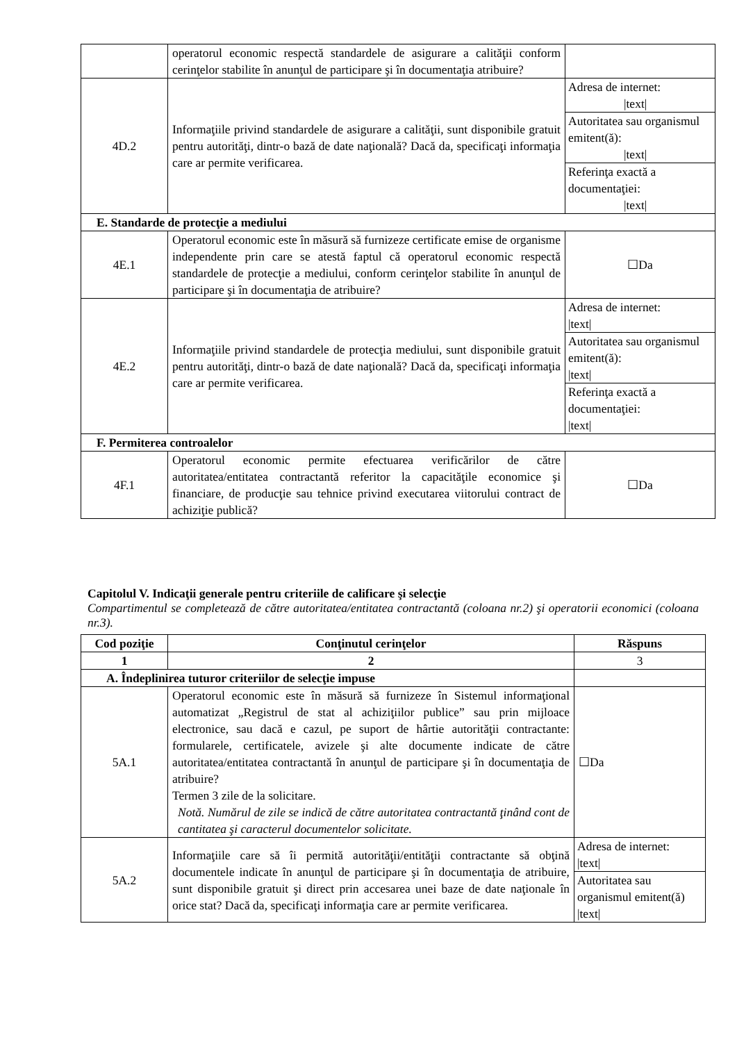| | operatorul economic respectă standardele de asigurare a calităţii conform cerinţelor stabilite în anunţul de participare şi în documentaţia atribuire? | |
| 4D.2 | Informaţiile privind standardele de asigurare a calităţii, sunt disponibile gratuit pentru autorităţi, dintr-o bază de date naţională? Dacă da, specificaţi informaţia care ar permite verificarea. | / Adresa de internet: /text/ / / Autoritatea sau organismul emitent(ă): /text/ / / Referinţa exactă a documentaţiei: /text/ / |
| E. Standarde de protecţie a mediului | | |
| 4E.1 | Operatorul economic este în măsură să furnizeze certificate emise de organisme independente prin care se atestă faptul că operatorul economic respectă standardele de protecţie a mediului, conform cerinţelor stabilite în anunţul de participare şi în documentaţia de atribuire? | ☐Da |
| 4E.2 | Informaţiile privind standardele de protecţia mediului, sunt disponibile gratuit pentru autorităţi, dintr-o bază de date naţională? Dacă da, specificaţi informaţia care ar permite verificarea. | / Adresa de internet: /text/ / / Autoritatea sau organismul emitent(ă): /text/ / / Referinţa exactă a documentaţiei: /text/ / |
| F. Permiterea controalelor | | |
| 4F.1 | Operatorul economic permite efectuarea verificărilor de către autoritatea/entitatea contractantă referitor la capacităţile economice şi financiare, de producţie sau tehnice privind executarea viitorului contract de achiziţie publică? | ☐Da |
Capitolul V. Indicaţii generale pentru criteriile de calificare şi selecţie
Compartimentul se completează de către autoritatea/entitatea contractantă (coloana nr.2) şi operatorii economici (coloana nr.3).
| Cod poziţie | Conţinutul cerinţelor | Răspuns |
| --- | --- | --- |
| 1 | 2 | 3 |
| A. Îndeplinirea tuturor criteriilor de selecţie impuse | | |
| 5A.1 | Operatorul economic este în măsură să furnizeze în Sistemul informaţional automatizat „Registrul de stat al achiziţiilor publice” sau prin mijloace electronice, sau dacă e cazul, pe suport de hârtie autorităţii contractante: formularele, certificatele, avizele şi alte documente indicate de către autoritatea/entitatea contractantă în anunţul de participare şi în documentaţia de atribuire? Termen 3 zile de la solicitare. Notă. Numărul de zile se indică de către autoritatea contractantă ţinând cont de cantitatea şi caracterul documentelor solicitate. | ☐Da |
| 5A.2 | Informaţiile care să îi permită autorităţii/entităţii contractante să obţină documentele indicate în anunţul de participare şi în documentaţia de atribuire, sunt disponibile gratuit şi direct prin accesarea unei baze de date naţionale în orice stat? Dacă da, specificaţi informaţia care ar permite verificarea. | / Adresa de internet: /text/ / / Autoritatea sau organismul emitent(ă) /text/ / |